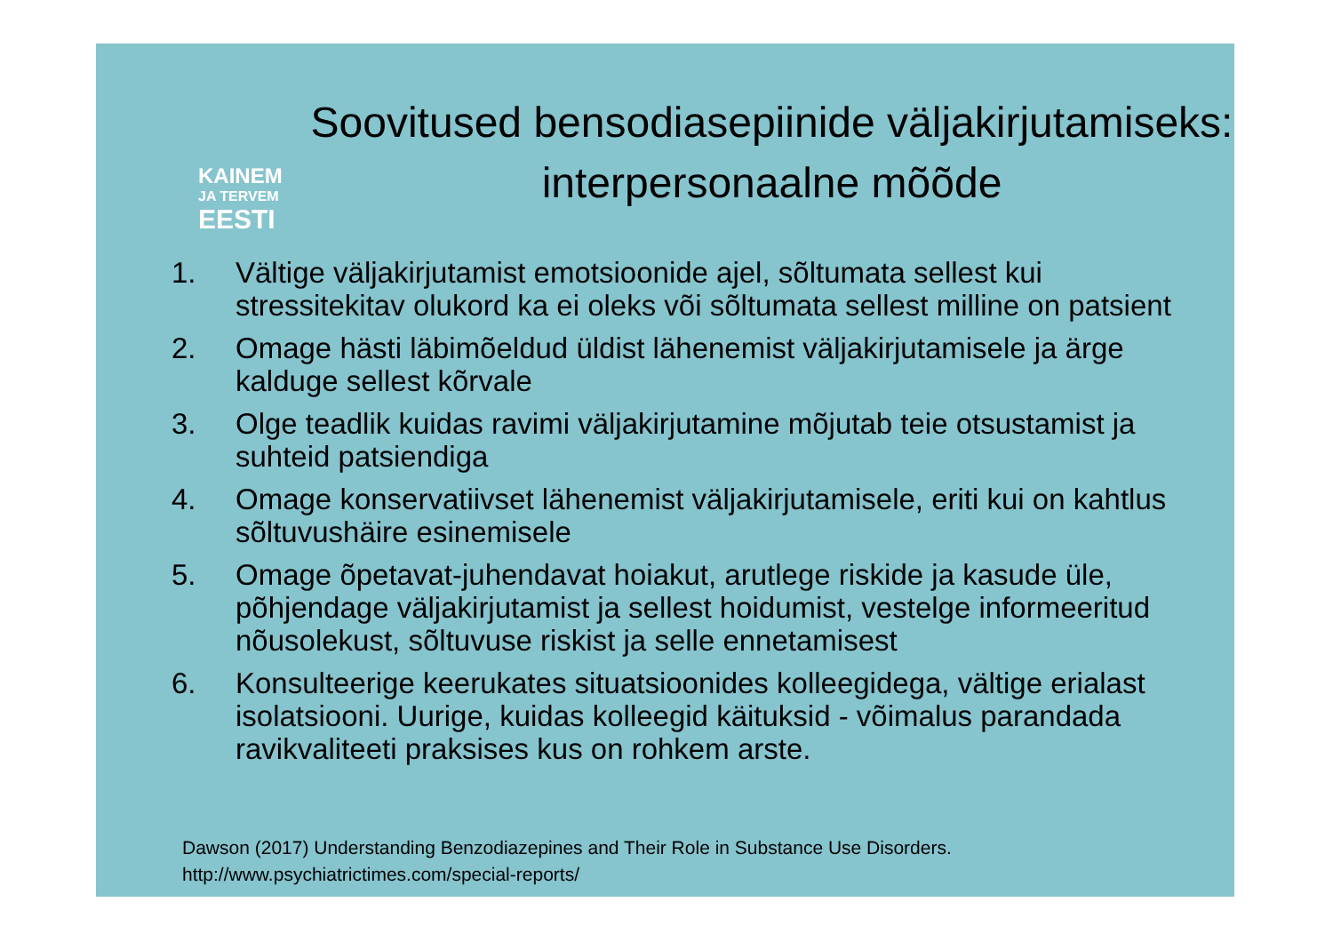KAINEM
JA TERVEM
EESTI
Soovitused bensodiasepiinide väljakirjutamiseks: interpersonaalne mõõde
1. Vältige väljakirjutamist emotsioonide ajel, sõltumata sellest kui stressitekitav olukord ka ei oleks või sõltumata sellest milline on patsient
2. Omage hästi läbimõeldud üldist lähenemist väljakirjutamisele ja ärge kalduge sellest kõrvale
3. Olge teadlik kuidas ravimi väljakirjutamine mõjutab teie otsustamist ja suhteid patsiendiga
4. Omage konservatiivset lähenemist väljakirjutamisele, eriti kui on kahtlus sõltuvushäire esinemisele
5. Omage õpetavat-juhendavat hoiakut, arutlege riskide ja kasude üle, põhjendage väljakirjutamist ja sellest hoidumist, vestelge informeeritud nõusolekust, sõltuvuse riskist ja selle ennetamisest
6. Konsulteerige keerukates situatsioonides kolleegidega, vältige erialast isolatsiooni. Uurige, kuidas kolleegid käituksid - võimalus parandada ravikvaliteeti praksises kus on rohkem arste.
Dawson (2017) Understanding Benzodiazepines and Their Role in Substance Use Disorders.
http://www.psychiatrictimes.com/special-reports/